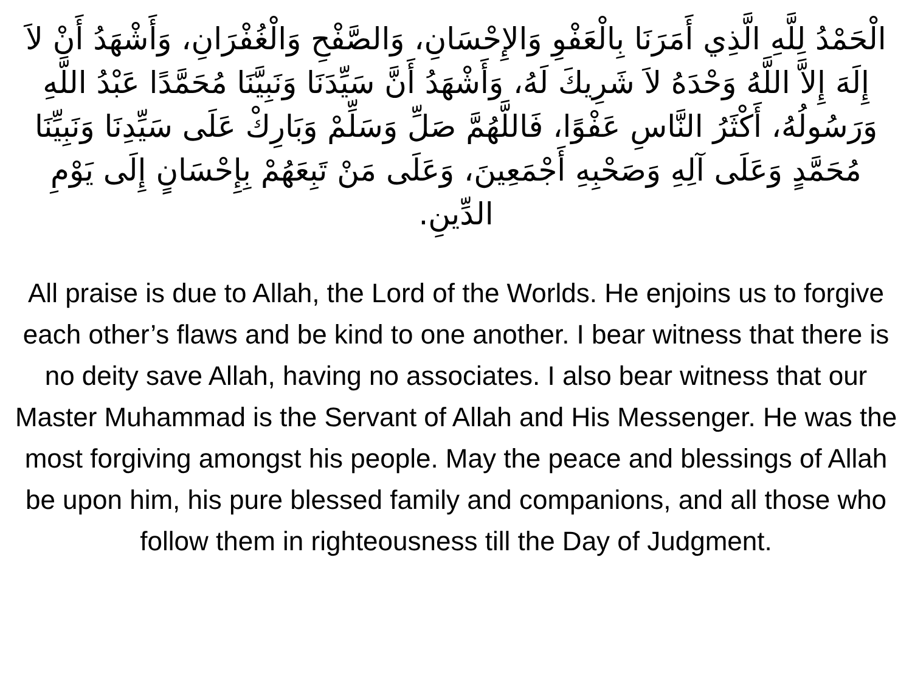الْحَمْدُ لِلَّهِ الَّذِي أَمَرَنَا بِالْعَفْوِ وَالإِحْسَانِ، وَالصَّفْحِ وَالْغُفْرَانِ، وَأَشْهَدُ أَنْ لاَ إِلَهَ إِلاَّ اللَّهُ وَحْدَهُ لاَ شَرِيكَ لَهُ، وَأَشْهَدُ أَنَّ سَيِّدَنَا وَنَبِيَّنَا مُحَمَّدًا عَبْدُ اللَّهِ وَرَسُولُهُ، أَكْثَرُ النَّاسِ عَفْوًا، فَاللَّهُمَّ صَلِّ وَسَلِّمْ وَبَارِكْ عَلَى سَيِّدِنَا وَنَبِيِّنَا مُحَمَّدٍ وَعَلَى آلِهِ وَصَحْبِهِ أَجْمَعِينَ، وَعَلَى مَنْ تَبِعَهُمْ بِإِحْسَانٍ إِلَى يَوْمِ الدِّينِ.
All praise is due to Allah, the Lord of the Worlds. He enjoins us to forgive each other’s flaws and be kind to one another. I bear witness that there is no deity save Allah, having no associates. I also bear witness that our Master Muhammad is the Servant of Allah and His Messenger. He was the most forgiving amongst his people. May the peace and blessings of Allah be upon him, his pure blessed family and companions, and all those who follow them in righteousness till the Day of Judgment.